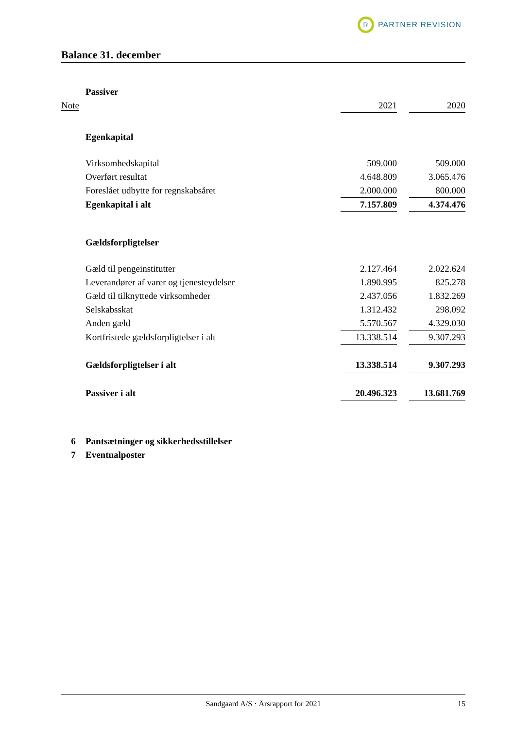R
PARTNER REVISION
Balance 31. december
| | Passiver | | | |
| Note | | 2021 | | 2020 |
| | Egenkapital | | | |
| | Virksomhedskapital | 509.000 | | 509.000 |
| | Overført resultat | 4.648.809 | | 3.065.476 |
| | Foreslået udbytte for regnskabsåret | 2.000.000 | | 800.000 |
| | Egenkapital i alt | 7.157.809 | | 4.374.476 |
| | Gældsforpligtelser | | | |
| | Gæld til pengeinstitutter | 2.127.464 | | 2.022.624 |
| | Leverandører af varer og tjenesteydelser | 1.890.995 | | 825.278 |
| | Gæld til tilknyttede virksomheder | 2.437.056 | | 1.832.269 |
| | Selskabsskat | 1.312.432 | | 298.092 |
| | Anden gæld | 5.570.567 | | 4.329.030 |
| | Kortfristede gældsforpligtelser i alt | 13.338.514 | | 9.307.293 |
| | Gældsforpligtelser i alt | 13.338.514 | | 9.307.293 |
| | Passiver i alt | 20.496.323 | | 13.681.769 |
| 6 | Pantsætninger og sikkerhedsstillelser | | | |
| 7 | Eventualposter | | | |
Sandgaard A/S · Årsrapport for 2021 15